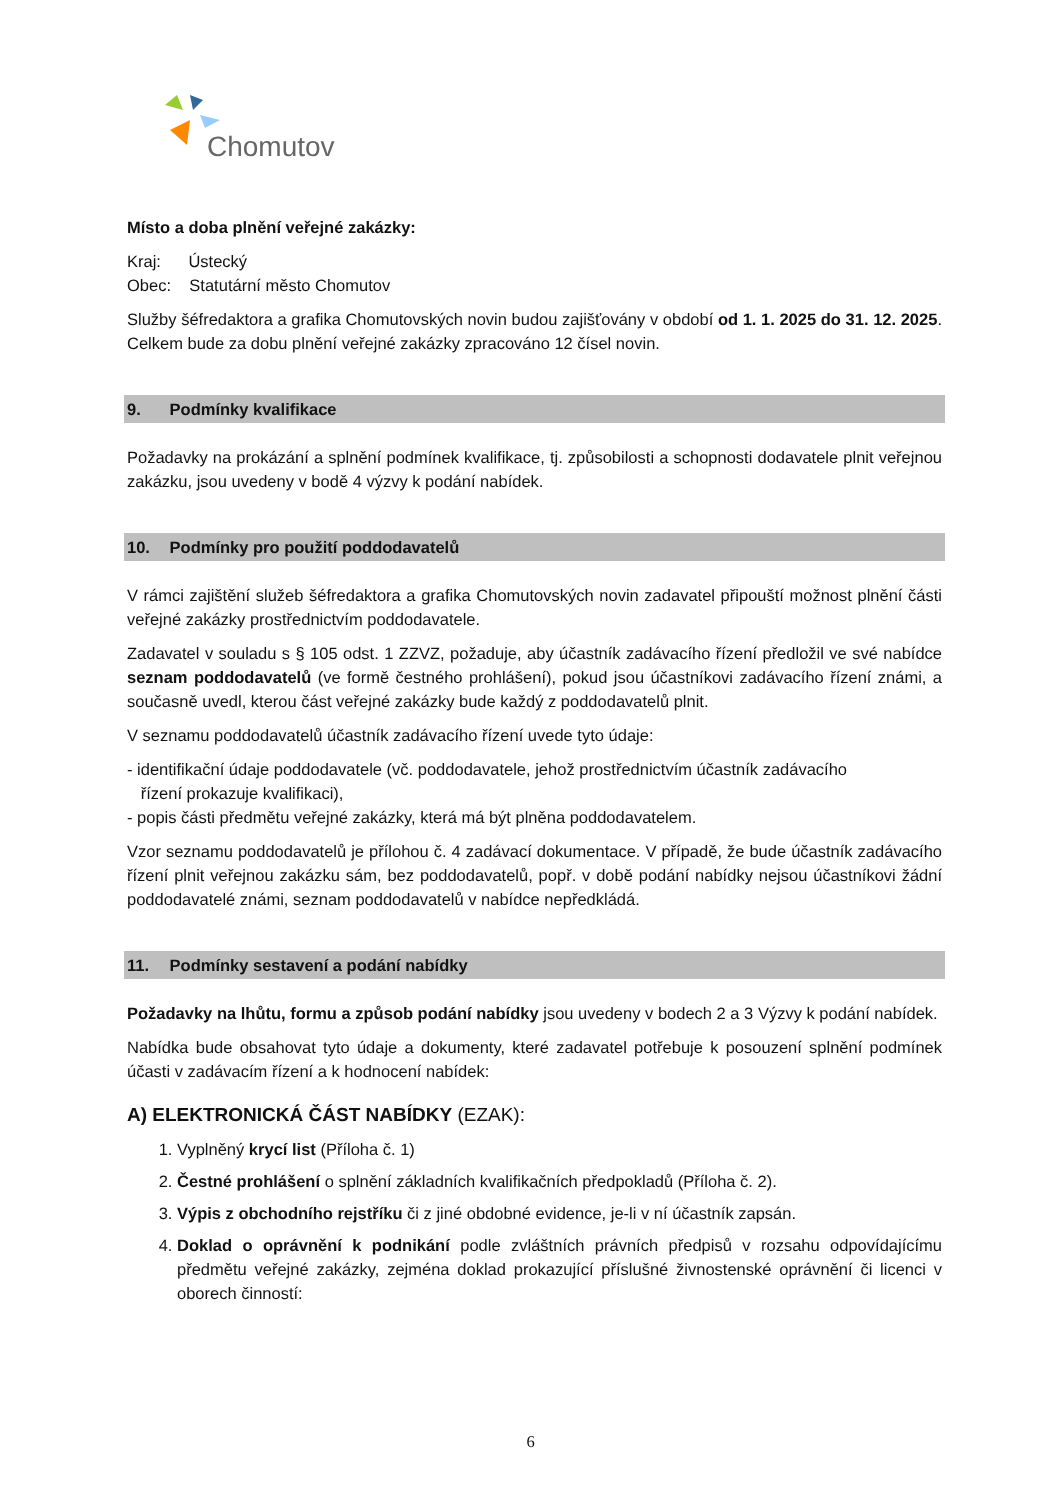Chomutov
Místo a doba plnění veřejné zakázky:
Kraj: Ústecký
Obec: Statutární město Chomutov
Služby šéfredaktora a grafika Chomutovských novin budou zajišťovány v období od 1. 1. 2025 do 31. 12. 2025. Celkem bude za dobu plnění veřejné zakázky zpracováno 12 čísel novin.
9. Podmínky kvalifikace
Požadavky na prokázání a splnění podmínek kvalifikace, tj. způsobilosti a schopnosti dodavatele plnit veřejnou zakázku, jsou uvedeny v bodě 4 výzvy k podání nabídek.
10. Podmínky pro použití poddodavatelů
V rámci zajištění služeb šéfredaktora a grafika Chomutovských novin zadavatel připouští možnost plnění části veřejné zakázky prostřednictvím poddodavatele.
Zadavatel v souladu s § 105 odst. 1 ZZVZ, požaduje, aby účastník zadávacího řízení předložil ve své nabídce seznam poddodavatelů (ve formě čestného prohlášení), pokud jsou účastníkovi zadávacího řízení známi, a současně uvedl, kterou část veřejné zakázky bude každý z poddodavatelů plnit.
V seznamu poddodavatelů účastník zadávacího řízení uvede tyto údaje:
- identifikační údaje poddodavatele (vč. poddodavatele, jehož prostřednictvím účastník zadávacího
řízení prokazuje kvalifikaci),
- popis části předmětu veřejné zakázky, která má být plněna poddodavatelem.
Vzor seznamu poddodavatelů je přílohou č. 4 zadávací dokumentace. V případě, že bude účastník zadávacího řízení plnit veřejnou zakázku sám, bez poddodavatelů, popř. v době podání nabídky nejsou účastníkovi žádní poddodavatelé známi, seznam poddodavatelů v nabídce nepředkládá.
11. Podmínky sestavení a podání nabídky
Požadavky na lhůtu, formu a způsob podání nabídky jsou uvedeny v bodech 2 a 3 Výzvy k podání nabídek.
Nabídka bude obsahovat tyto údaje a dokumenty, které zadavatel potřebuje k posouzení splnění podmínek účasti v zadávacím řízení a k hodnocení nabídek:
A) ELEKTRONICKÁ ČÁST NABÍDKY (EZAK):
1. Vyplněný krycí list (Příloha č. 1)
2. Čestné prohlášení o splnění základních kvalifikačních předpokladů (Příloha č. 2).
3. Výpis z obchodního rejstříku či z jiné obdobné evidence, je-li v ní účastník zapsán.
4. Doklad o oprávnění k podnikání podle zvláštních právních předpisů v rozsahu odpovídajícímu předmětu veřejné zakázky, zejména doklad prokazující příslušné živnostenské oprávnění či licenci v oborech činností:
6